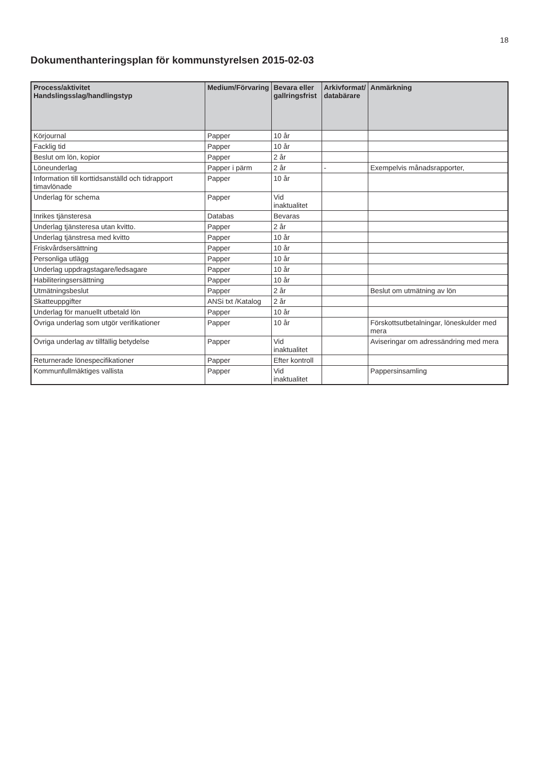18
Dokumenthanteringsplan för kommunstyrelsen 2015-02-03
| Process/aktivitet Handslingsslag/handlingstyp | Medium/Förvaring | Bevara eller gallringsfrist | Arkivformat/ databärare | Anmärkning |
| --- | --- | --- | --- | --- |
| Körjournal | Papper | 10 år | | |
| Facklig tid | Papper | 10 år | | |
| Beslut om lön, kopior | Papper | 2 år | | |
| Löneunderlag | Papper i pärm | 2 år | - | Exempelvis månadsrapporter, |
| Information till korttidsanställd och tidrapport timavlönade | Papper | 10 år | | |
| Underlag för schema | Papper | Vid inaktualitet | | |
| Inrikes tjänsteresa | Databas | Bevaras | | |
| Underlag tjänsteresa utan kvitto. | Papper | 2 år | | |
| Underlag tjänstresa med kvitto | Papper | 10 år | | |
| Friskvårdsersättning | Papper | 10 år | | |
| Personliga utlägg | Papper | 10 år | | |
| Underlag uppdragstagare/ledsagare | Papper | 10 år | | |
| Habiliteringsersättning | Papper | 10 år | | |
| Utmätningsbeslut | Papper | 2 år | | Beslut om utmätning av lön |
| Skatteuppgifter | ANSi txt /Katalog | 2 år | | |
| Underlag för manuellt utbetald lön | Papper | 10 år | | |
| Övriga underlag som utgör verifikationer | Papper | 10 år | | Förskottsutbetalningar, löneskulder med mera |
| Övriga underlag av tillfällig betydelse | Papper | Vid inaktualitet | | Aviseringar om adressändring med mera |
| Returnerade lönespecifikationer | Papper | Efter kontroll | | |
| Kommunfullmäktiges vallista | Papper | Vid inaktualitet | | Pappersinsamling |